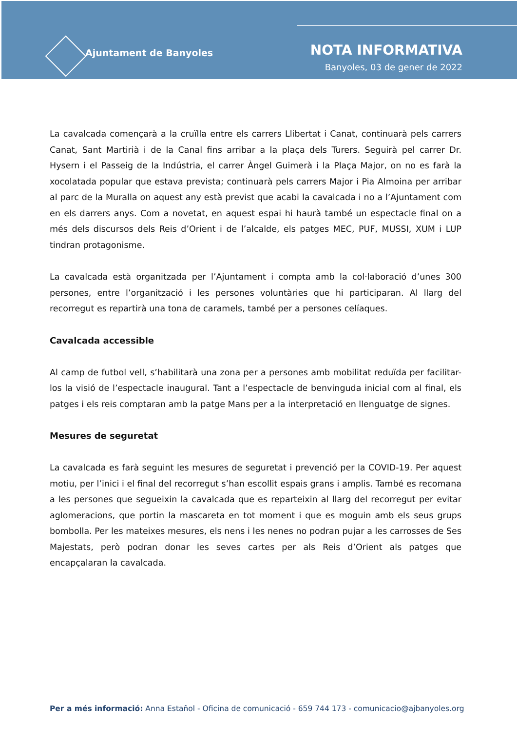Ajuntament de Banyoles
NOTA INFORMATIVA
Banyoles, 03 de gener de 2022
La cavalcada començarà a la cruïlla entre els carrers Llibertat i Canat, continuarà pels carrers Canat, Sant Martirià i de la Canal fins arribar a la plaça dels Turers. Seguirà pel carrer Dr. Hysern i el Passeig de la Indústria, el carrer Àngel Guimerà i la Plaça Major, on no es farà la xocolatada popular que estava prevista; continuarà pels carrers Major i Pia Almoina per arribar al parc de la Muralla on aquest any està previst que acabi la cavalcada i no a l’Ajuntament com en els darrers anys. Com a novetat, en aquest espai hi haurà també un espectacle final on a més dels discursos dels Reis d’Orient i de l’alcalde, els patges MEC, PUF, MUSSI, XUM i LUP tindran protagonisme.
La cavalcada està organitzada per l’Ajuntament i compta amb la col·laboració d’unes 300 persones, entre l’organització i les persones voluntàries que hi participaran. Al llarg del recorregut es repartirà una tona de caramels, també per a persones celíaques.
Cavalcada accessible
Al camp de futbol vell, s’habilitarà una zona per a persones amb mobilitat reduïda per facilitar-los la visió de l’espectacle inaugural. Tant a l’espectacle de benvinguda inicial com al final, els patges i els reis comptaran amb la patge Mans per a la interpretació en llenguatge de signes.
Mesures de seguretat
La cavalcada es farà seguint les mesures de seguretat i prevenció per la COVID-19. Per aquest motiu, per l’inici i el final del recorregut s’han escollit espais grans i amplis. També es recomana a les persones que segueixin la cavalcada que es reparteixin al llarg del recorregut per evitar aglomeracions, que portin la mascareta en tot moment i que es moguin amb els seus grups bombolla. Per les mateixes mesures, els nens i les nenes no podran pujar a les carrosses de Ses Majestats, però podran donar les seves cartes per als Reis d’Orient als patges que encapçalaran la cavalcada.
Per a més informació: Anna Estañol - Oficina de comunicació - 659 744 173 - comunicacio@ajbanyoles.org